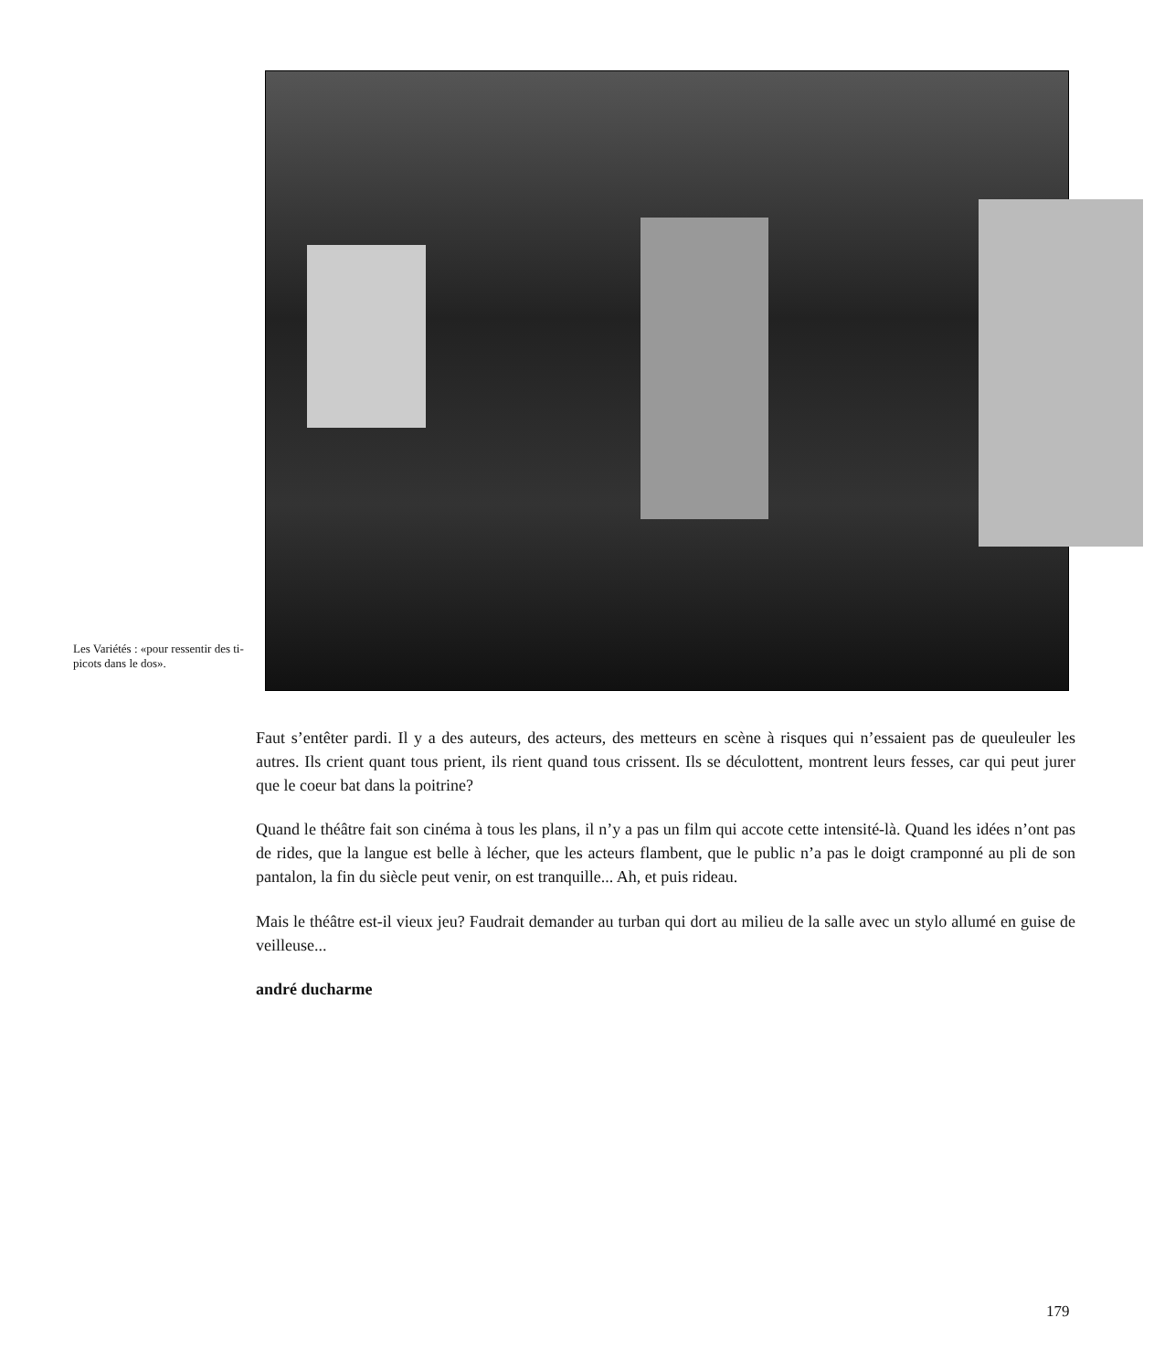Les Variétés : «pour ressentir des ti-picots dans le dos».
Faut s’entêter pardi. Il y a des auteurs, des acteurs, des metteurs en scène à risques qui n’essaient pas de queuleuler les autres. Ils crient quant tous prient, ils rient quand tous crissent. Ils se déculottent, montrent leurs fesses, car qui peut jurer que le coeur bat dans la poitrine?
Quand le théâtre fait son cinéma à tous les plans, il n’y a pas un film qui accote cette intensité-là. Quand les idées n’ont pas de rides, que la langue est belle à lécher, que les acteurs flambent, que le public n’a pas le doigt cramponné au pli de son pantalon, la fin du siècle peut venir, on est tranquille... Ah, et puis rideau.
Mais le théâtre est-il vieux jeu? Faudrait demander au turban qui dort au milieu de la salle avec un stylo allumé en guise de veilleuse...
andré ducharme
179